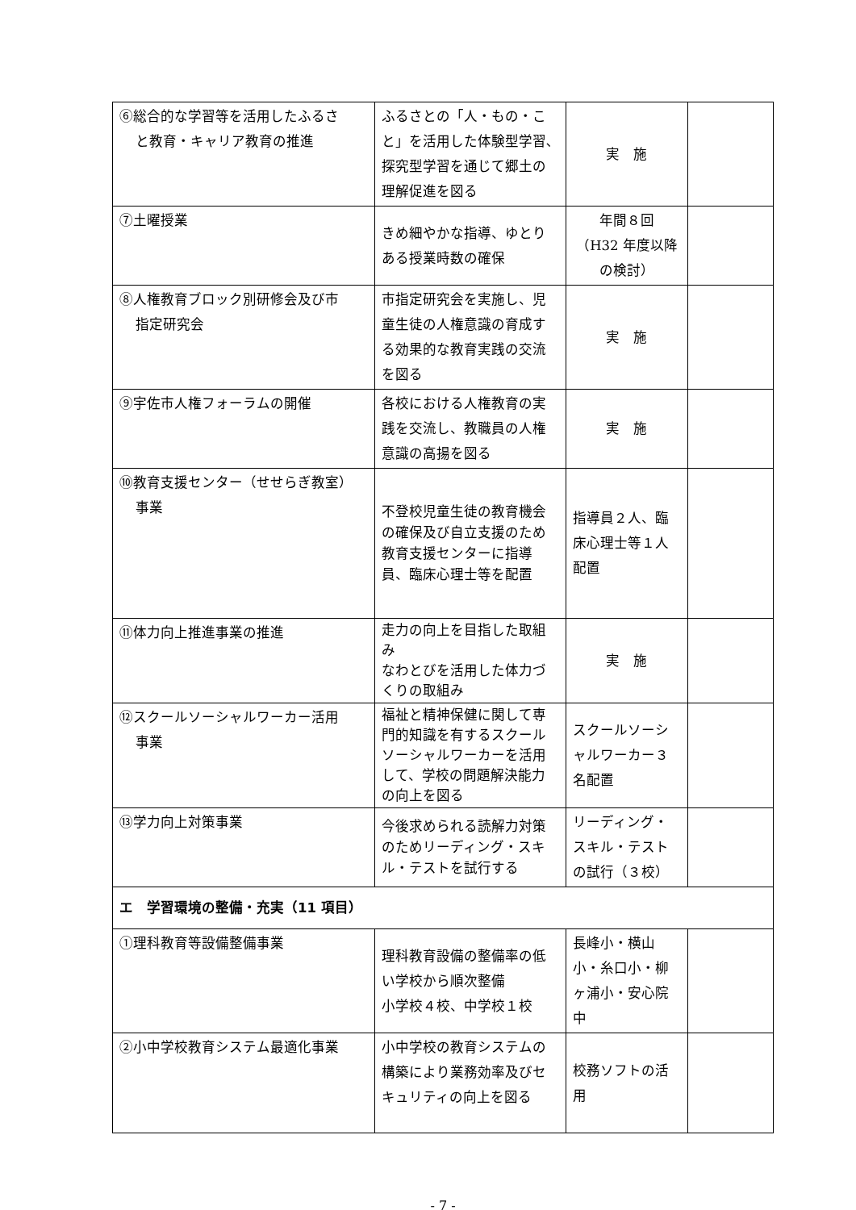| ⑥総合的な学習等を活用したふるさ と教育・キャリア教育の推進 | ふるさとの「人・もの・こと」を活用した体験型学習､探究型学習を通じて郷土の理解促進を図る | 実 施 | |
| ⑦土曜授業 | きめ細やかな指導、ゆとりある授業時数の確保 | 年間８回 （H32 年度以降の検討） | |
| ⑧人権教育ブロック別研修会及び市 指定研究会 | 市指定研究会を実施し、児童生徒の人権意識の育成する効果的な教育実践の交流を図る | 実 施 | |
| ⑨宇佐市人権フォーラムの開催 | 各校における人権教育の実践を交流し、教職員の人権意識の高揚を図る | 実 施 | |
| ⑩教育支援センター（せせらぎ教室） 事業 | 不登校児童生徒の教育機会の確保及び自立支援のため教育支援センターに指導員、臨床心理士等を配置 | 指導員２人、臨床心理士等１人配置 | |
| ⑪体力向上推進事業の推進 | 走力の向上を目指した取組み なわとびを活用した体力づくりの取組み | 実 施 | |
| ⑫スクールソーシャルワーカー活用 事業 | 福祉と精神保健に関して専門的知識を有するスクールソーシャルワーカーを活用して、学校の問題解決能力の向上を図る | スクールソーシャルワーカー３名配置 | |
| ⑬学力向上対策事業 | 今後求められる読解力対策のためリーディング・スキル・テストを試行する | リーディング・スキル・テストの試行（３校） | |
| エ 学習環境の整備・充実（11 項目） | | | |
| ①理科教育等設備整備事業 | 理科教育設備の整備率の低い学校から順次整備 小学校４校、中学校１校 | 長峰小・横山小・糸口小・柳ヶ浦小・安心院中 | |
| ②小中学校教育システム最適化事業 | 小中学校の教育システムの構築により業務効率及びセキュリティの向上を図る | 校務ソフトの活用 | |
- 7 -